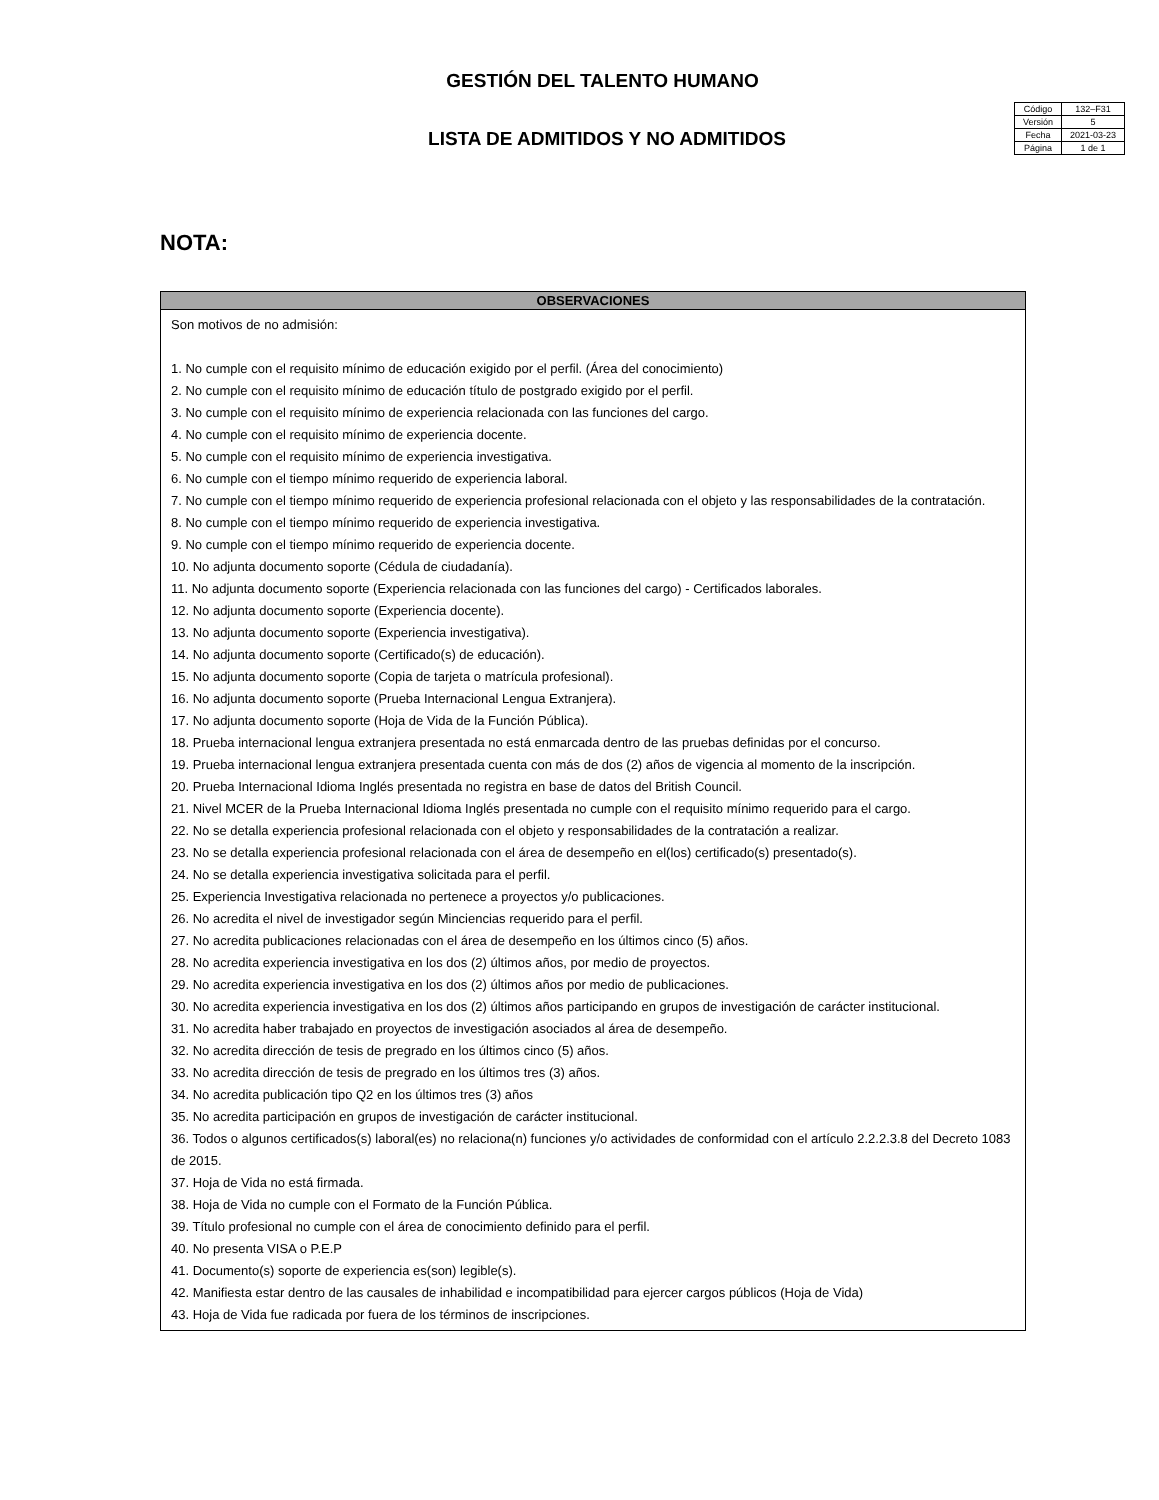GESTIÓN DEL TALENTO HUMANO
LISTA DE ADMITIDOS Y NO ADMITIDOS
| Código | 132–F31 |
| Versión | 5 |
| Fecha | 2021-03-23 |
| Página | 1 de 1 |
NOTA:
| OBSERVACIONES |
| --- |
| Son motivos de no admisión: 1. No cumple con el requisito mínimo de educación exigido por el perfil. (Área del conocimiento) 2. No cumple con el requisito mínimo de educación título de postgrado exigido por el perfil. 3. No cumple con el requisito mínimo de experiencia relacionada con las funciones del cargo. 4. No cumple con el requisito mínimo de experiencia docente. 5. No cumple con el requisito mínimo de experiencia investigativa. 6. No cumple con el tiempo mínimo requerido de experiencia laboral. 7. No cumple con el tiempo mínimo requerido de experiencia profesional relacionada con el objeto y las responsabilidades de la contratación. 8. No cumple con el tiempo mínimo requerido de experiencia investigativa. 9. No cumple con el tiempo mínimo requerido de experiencia docente. 10. No adjunta documento soporte (Cédula de ciudadanía). 11. No adjunta documento soporte (Experiencia relacionada con las funciones del cargo) - Certificados laborales. 12. No adjunta documento soporte (Experiencia docente). 13. No adjunta documento soporte (Experiencia investigativa). 14. No adjunta documento soporte (Certificado(s) de educación). 15. No adjunta documento soporte (Copia de tarjeta o matrícula profesional). 16. No adjunta documento soporte (Prueba Internacional Lengua Extranjera). 17. No adjunta documento soporte (Hoja de Vida de la Función Pública). 18. Prueba internacional lengua extranjera presentada no está enmarcada dentro de las pruebas definidas por el concurso. 19. Prueba internacional lengua extranjera presentada cuenta con más de dos (2) años de vigencia al momento de la inscripción. 20. Prueba Internacional Idioma Inglés presentada no registra en base de datos del British Council. 21. Nivel MCER de la Prueba Internacional Idioma Inglés presentada no cumple con el requisito mínimo requerido para el cargo. 22. No se detalla experiencia profesional relacionada con el objeto y responsabilidades de la contratación a realizar. 23. No se detalla experiencia profesional relacionada con el área de desempeño en el(los) certificado(s) presentado(s). 24. No se detalla experiencia investigativa solicitada para el perfil. 25. Experiencia Investigativa relacionada no pertenece a proyectos y/o publicaciones. 26. No acredita el nivel de investigador según Minciencias requerido para el perfil. 27. No acredita publicaciones relacionadas con el área de desempeño en los últimos cinco (5) años. 28. No acredita experiencia investigativa en los dos (2) últimos años, por medio de proyectos. 29. No acredita experiencia investigativa en los dos (2) últimos años por medio de publicaciones. 30. No acredita experiencia investigativa en los dos (2) últimos años participando en grupos de investigación de carácter institucional. 31. No acredita haber trabajado en proyectos de investigación asociados al área de desempeño. 32. No acredita dirección de tesis de pregrado en los últimos cinco (5) años. 33. No acredita dirección de tesis de pregrado en los últimos tres (3) años. 34. No acredita publicación tipo Q2 en los últimos tres (3) años 35. No acredita participación en grupos de investigación de carácter institucional. 36. Todos o algunos certificados(s) laboral(es) no relaciona(n) funciones y/o actividades de conformidad con el artículo 2.2.2.3.8 del Decreto 1083 de 2015. 37. Hoja de Vida no está firmada. 38. Hoja de Vida no cumple con el Formato de la Función Pública. 39. Título profesional no cumple con el área de conocimiento definido para el perfil. 40. No presenta VISA o P.E.P 41. Documento(s) soporte de experiencia es(son) legible(s). 42. Manifiesta estar dentro de las causales de inhabilidad e incompatibilidad para ejercer cargos públicos (Hoja de Vida) 43. Hoja de Vida fue radicada por fuera de los términos de inscripciones. |